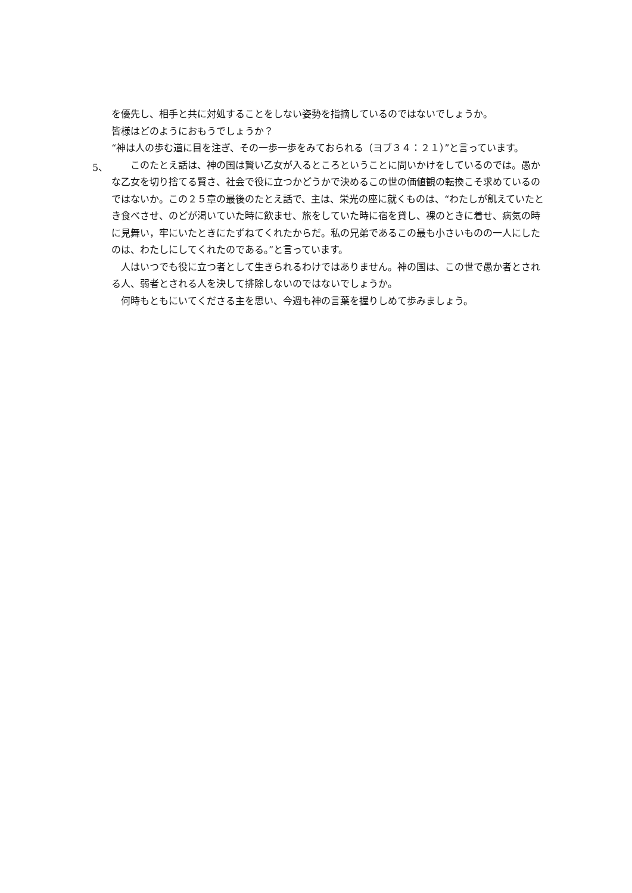を優先し、相手と共に対処することをしない姿勢を指摘しているのではないでしょうか。
皆様はどのようにおもうでしょうか？
“神は人の歩む道に目を注ぎ、その一歩一歩をみておられる（ヨブ３４：２１）”と言っています。
5、
　　このたとえ話は、神の国は賢い乙女が入るところということに問いかけをしているのでは。愚かな乙女を切り捨てる賢さ、社会で役に立つかどうかで決めるこの世の価値観の転換こそ求めているのではないか。この２５章の最後のたとえ話で、主は、栄光の座に就くものは、“わたしが飢えていたとき食べさせ、のどが渇いていた時に飲ませ、旅をしていた時に宿を貸し、裸のときに着せ、病気の時に見舞い，牢にいたときにたずねてくれたからだ。私の兄弟であるこの最も小さいものの一人にしたのは、わたしにしてくれたのである。”と言っています。
　人はいつでも役に立つ者として生きられるわけではありません。神の国は、この世で愚か者とされる人、弱者とされる人を決して排除しないのではないでしょうか。
　何時もともにいてくださる主を思い、今週も神の言葉を握りしめて歩みましょう。